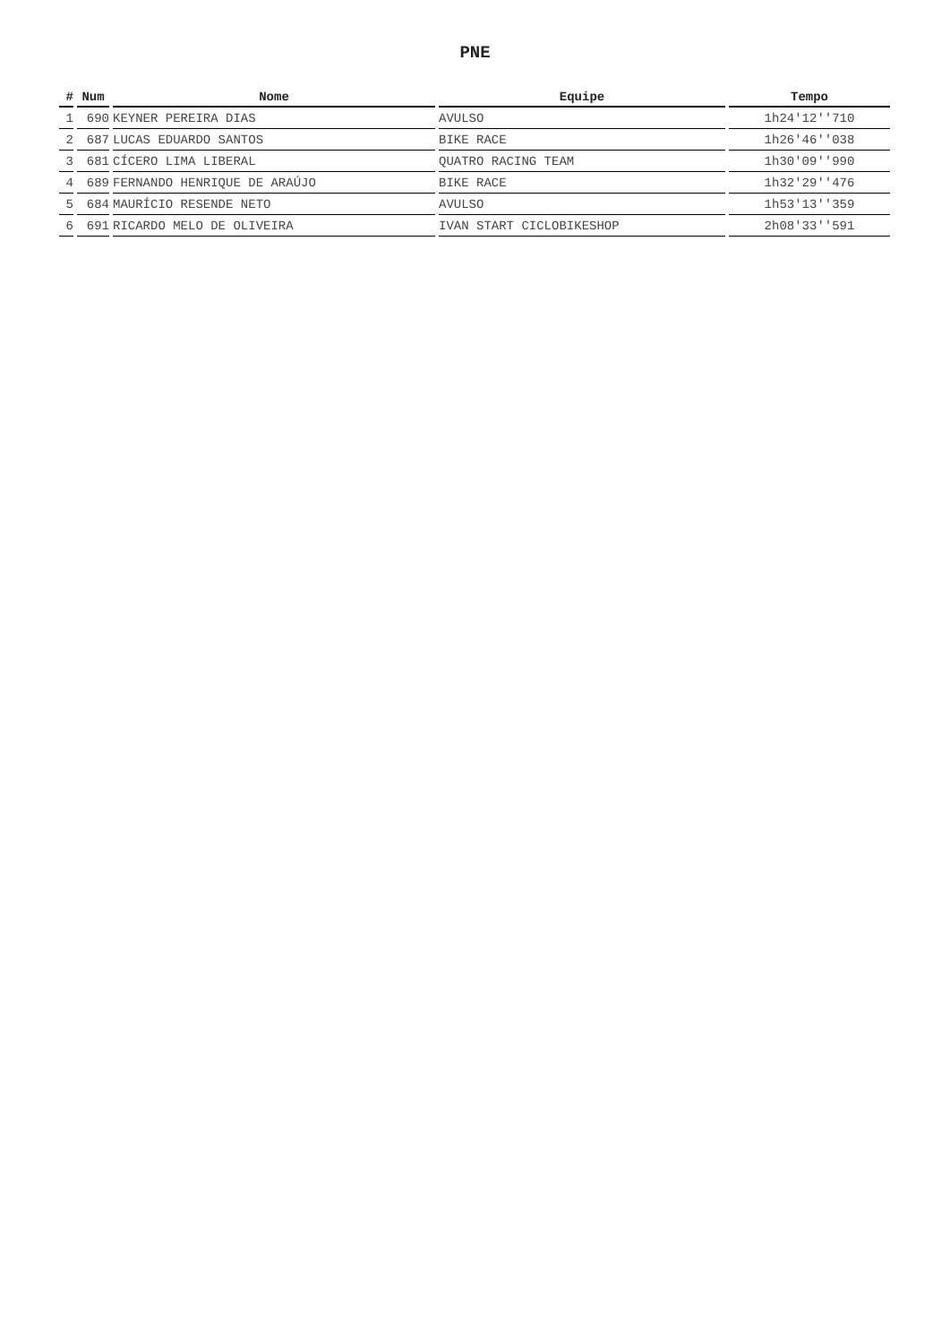PNE
| # | Num | Nome | Equipe | Tempo |
| --- | --- | --- | --- | --- |
| 1 | 690 | KEYNER PEREIRA DIAS | AVULSO | 1h24'12''710 |
| 2 | 687 | LUCAS EDUARDO SANTOS | BIKE RACE | 1h26'46''038 |
| 3 | 681 | CÍCERO LIMA LIBERAL | QUATRO RACING TEAM | 1h30'09''990 |
| 4 | 689 | FERNANDO HENRIQUE DE ARAÚJO | BIKE RACE | 1h32'29''476 |
| 5 | 684 | MAURÍCIO RESENDE NETO | AVULSO | 1h53'13''359 |
| 6 | 691 | RICARDO MELO DE OLIVEIRA | IVAN START CICLOBIKESHOP | 2h08'33''591 |